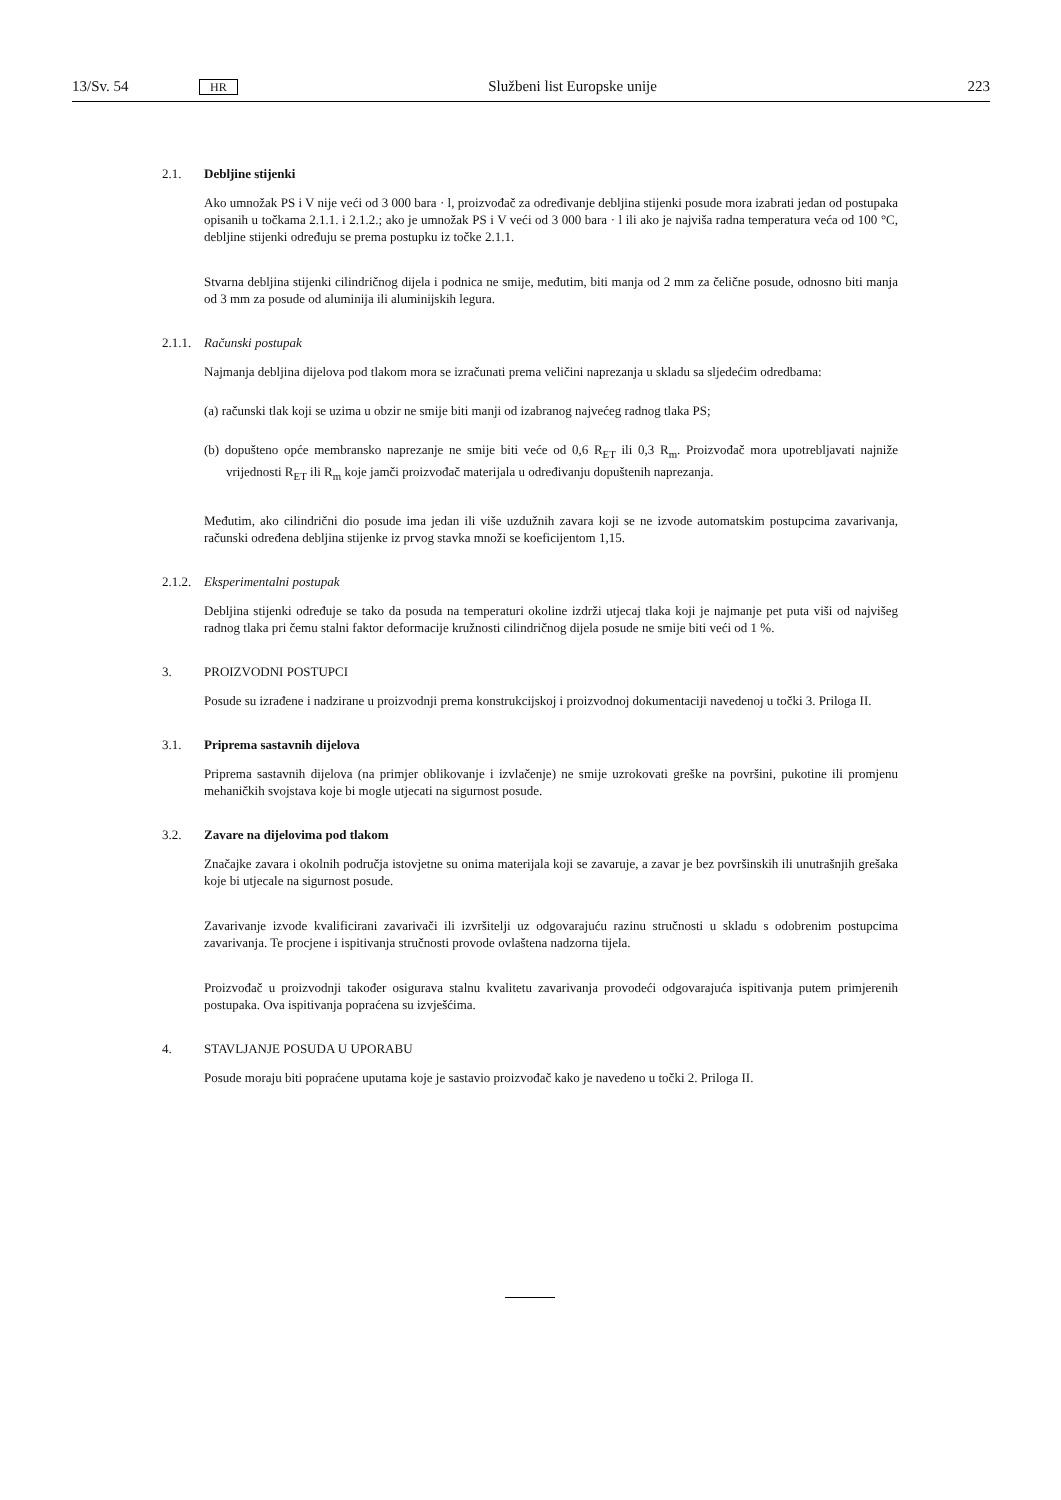13/Sv. 54 HR Službeni list Europske unije 223
2.1. Debljine stijenki
Ako umnožak PS i V nije veći od 3 000 bara · l, proizvođač za određivanje debljina stijenki posude mora izabrati jedan od postupaka opisanih u točkama 2.1.1. i 2.1.2.; ako je umnožak PS i V veći od 3 000 bara · l ili ako je najviša radna temperatura veća od 100 °C, debljine stijenki određuju se prema postupku iz točke 2.1.1.
Stvarna debljina stijenki cilindričnog dijela i podnica ne smije, međutim, biti manja od 2 mm za čelične posude, odnosno biti manja od 3 mm za posude od aluminija ili aluminijskih legura.
2.1.1. Računski postupak
Najmanja debljina dijelova pod tlakom mora se izračunati prema veličini naprezanja u skladu sa sljedećim odredbama:
(a) računski tlak koji se uzima u obzir ne smije biti manji od izabranog najvećeg radnog tlaka PS;
(b) dopušteno opće membransko naprezanje ne smije biti veće od 0,6 R<sub>ET</sub> ili 0,3 R<sub>m</sub>. Proizvođač mora upotrebljavati najniže vrijednosti R<sub>ET</sub> ili R<sub>m</sub> koje jamči proizvođač materijala u određivanju dopuštenih naprezanja.
Međutim, ako cilindrični dio posude ima jedan ili više uzdužnih zavara koji se ne izvode automatskim postupcima zavarivanja, računski određena debljina stijenke iz prvog stavka množi se koeficijentom 1,15.
2.1.2. Eksperimentalni postupak
Debljina stijenki određuje se tako da posuda na temperaturi okoline izdrži utjecaj tlaka koji je najmanje pet puta viši od najvišeg radnog tlaka pri čemu stalni faktor deformacije kružnosti cilindričnog dijela posude ne smije biti veći od 1 %.
3. PROIZVODNI POSTUPCI
Posude su izrađene i nadzirane u proizvodnji prema konstrukcijskoj i proizvodnoj dokumentaciji navedenoj u točki 3. Priloga II.
3.1. Priprema sastavnih dijelova
Priprema sastavnih dijelova (na primjer oblikovanje i izvlačenje) ne smije uzrokovati greške na površini, pukotine ili promjenu mehaničkih svojstava koje bi mogle utjecati na sigurnost posude.
3.2. Zavare na dijelovima pod tlakom
Značajke zavara i okolnih područja istovjetne su onima materijala koji se zavaruje, a zavar je bez površinskih ili unutrašnjih grešaka koje bi utjecale na sigurnost posude.
Zavarivanje izvode kvalificirani zavarivači ili izvršitelji uz odgovarajuću razinu stručnosti u skladu s odobrenim postupcima zavarivanja. Te procjene i ispitivanja stručnosti provode ovlaštena nadzorna tijela.
Proizvođač u proizvodnji također osigurava stalnu kvalitetu zavarivanja provodeći odgovarajuća ispitivanja putem primjerenih postupaka. Ova ispitivanja popraćena su izvješćima.
4. STAVLJANJE POSUDA U UPORABU
Posude moraju biti popraćene uputama koje je sastavio proizvođač kako je navedeno u točki 2. Priloga II.